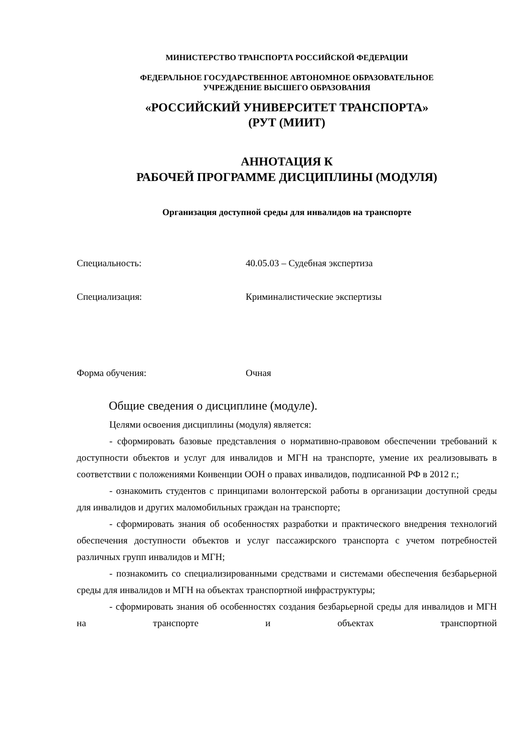МИНИСТЕРСТВО ТРАНСПОРТА РОССИЙСКОЙ ФЕДЕРАЦИИ
ФЕДЕРАЛЬНОЕ ГОСУДАРСТВЕННОЕ АВТОНОМНОЕ ОБРАЗОВАТЕЛЬНОЕ
УЧРЕЖДЕНИЕ ВЫСШЕГО ОБРАЗОВАНИЯ
«РОССИЙСКИЙ УНИВЕРСИТЕТ ТРАНСПОРТА»
(РУТ (МИИТ)
АННОТАЦИЯ К
РАБОЧЕЙ ПРОГРАММЕ ДИСЦИПЛИНЫ (МОДУЛЯ)
Организация доступной среды для инвалидов на транспорте
Специальность: 40.05.03 – Судебная экспертиза
Специализация: Криминалистические экспертизы
Форма обучения: Очная
Общие сведения о дисциплине (модуле).
Целями освоения дисциплины (модуля) является:
- сформировать базовые представления о нормативно-правовом обеспечении требований к доступности объектов и услуг для инвалидов и МГН на транспорте, умение их реализовывать в соответствии с положениями Конвенции ООН о правах инвалидов, подписанной РФ в 2012 г.;
- ознакомить студентов с принципами волонтерской работы в организации доступной среды для инвалидов и других маломобильных граждан на транспорте;
- сформировать знания об особенностях разработки и практического внедрения технологий обеспечения доступности объектов и услуг пассажирского транспорта с учетом потребностей различных групп инвалидов и МГН;
- познакомить со специализированными средствами и системами обеспечения безбарьерной среды для инвалидов и МГН на объектах транспортной инфраструктуры;
- сформировать знания об особенностях создания безбарьерной среды для инвалидов и МГН на транспорте и объектах транспортной